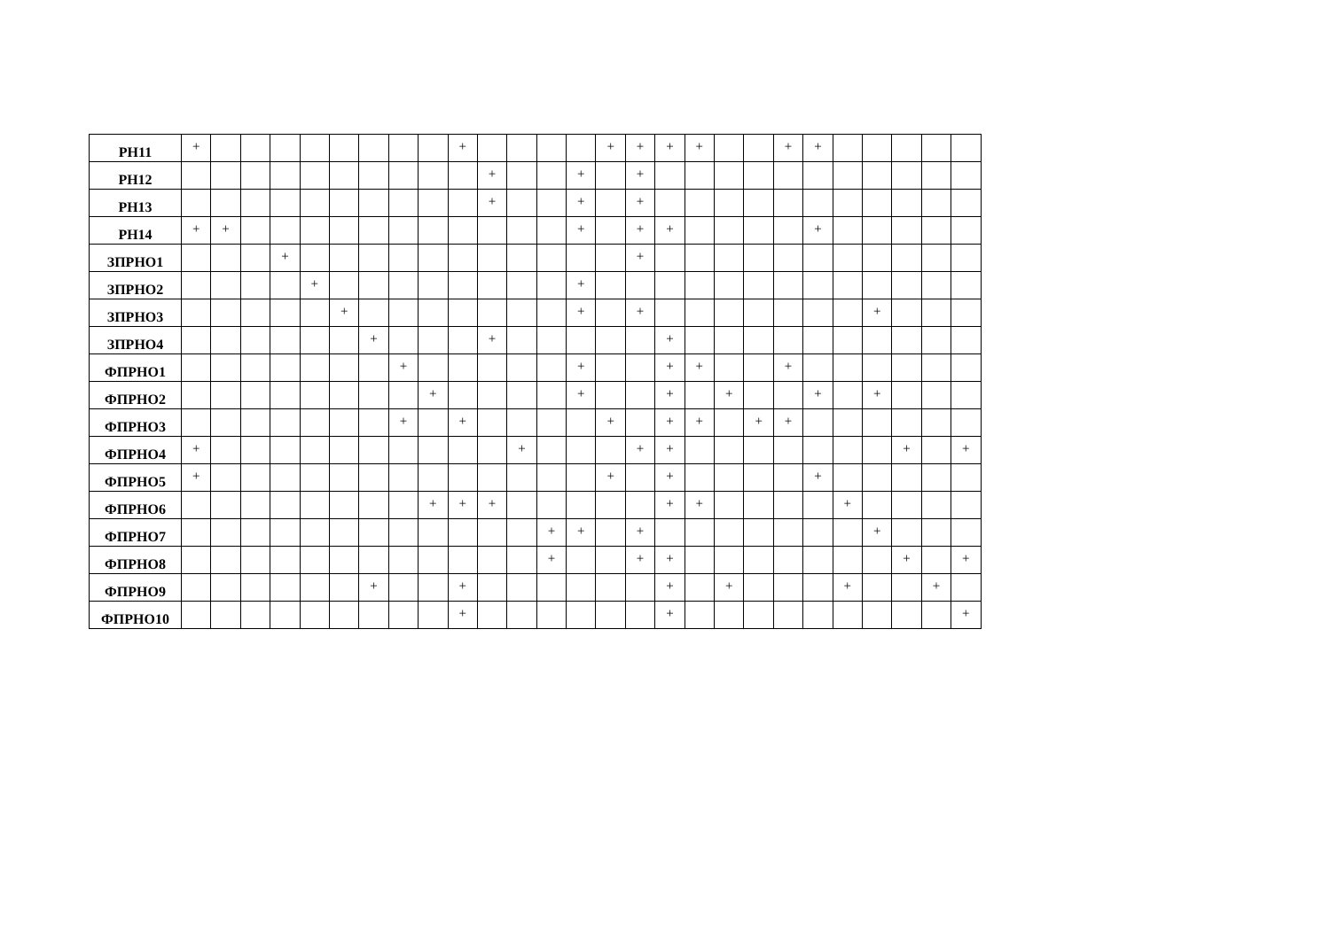| PH11 | + | | | | | | | | | + | | | | | + | + | + | + | | | + | + | | | | | |
| PH12 | | | | | | | | | | | + | | | + | | + | | | | | | | | | | | |
| PH13 | | | | | | | | | | | + | | | + | | + | | | | | | | | | | | |
| PH14 | + | + | | | | | | | | | | | | + | | + | + | | | | | + | | | | | |
| ЗПРНО1 | | | | + | | | | | | | | | | | | + | | | | | | | | | | | |
| ЗПРНО2 | | | | | + | | | | | | | | | + | | | | | | | | | | | | | |
| ЗПРНО3 | | | | | | + | | | | | | | | + | | + | | | | | | | | + | | | |
| ЗПРНО4 | | | | | | | + | | | | + | | | | | | + | | | | | | | | | | |
| ФПРНО1 | | | | | | | | + | | | | | | + | | | + | + | | | + | | | | | | |
| ФПРНО2 | | | | | | | | | + | | | | | + | | | + | | + | | | + | | + | | | |
| ФПРНО3 | | | | | | | | + | | + | | | | | + | | + | + | | + | + | | | | | | |
| ФПРНО4 | + | | | | | | | | | | | + | | | | + | + | | | | | | | | + | | + |
| ФПРНО5 | + | | | | | | | | | | | | | | + | | + | | | | | + | | | | | |
| ФПРНО6 | | | | | | | | | + | + | + | | | | | | + | + | | | | | + | | | | |
| ФПРНО7 | | | | | | | | | | | | | + | + | | + | | | | | | | | + | | | |
| ФПРНО8 | | | | | | | | | | | | | + | | | + | + | | | | | | | | + | | + |
| ФПРНО9 | | | | | | | + | | | + | | | | | | | + | | + | | | | + | | | + | |
| ФПРНО10 | | | | | | | | | | + | | | | | | | + | | | | | | | | | | + |